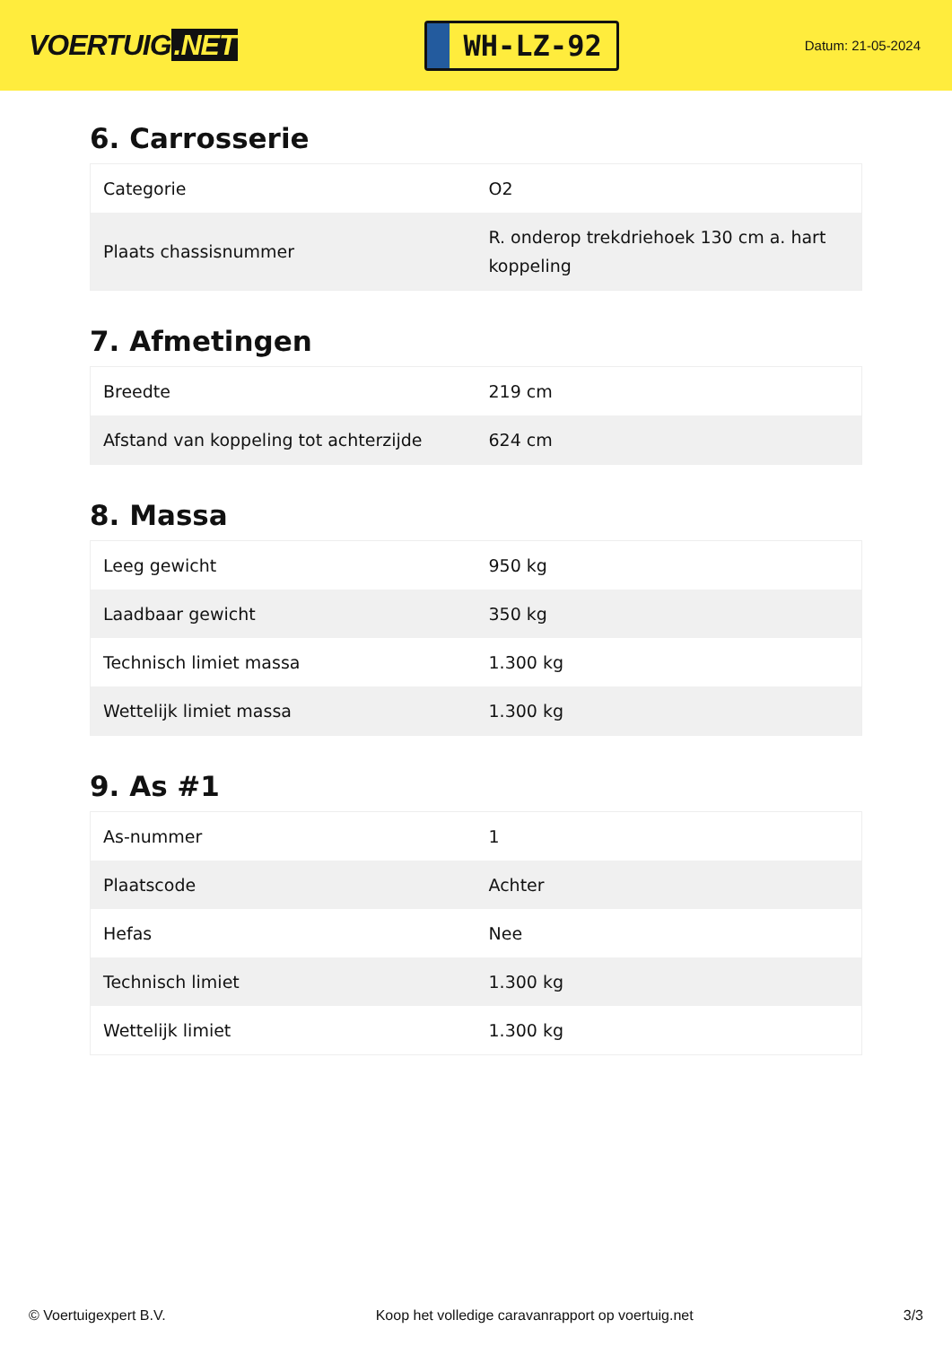VOERTUIG.NET
WH-LZ-92
Datum: 21-05-2024
6. Carrosserie
| Categorie | O2 |
| Plaats chassisnummer | R. onderop trekdriehoek 130 cm a. hart koppeling |
7. Afmetingen
| Breedte | 219 cm |
| Afstand van koppeling tot achterzijde | 624 cm |
8. Massa
| Leeg gewicht | 950 kg |
| Laadbaar gewicht | 350 kg |
| Technisch limiet massa | 1.300 kg |
| Wettelijk limiet massa | 1.300 kg |
9. As #1
| As-nummer | 1 |
| Plaatscode | Achter |
| Hefas | Nee |
| Technisch limiet | 1.300 kg |
| Wettelijk limiet | 1.300 kg |
© Voertuigexpert B.V. Koop het volledige caravanrapport op voertuig.net 3/3